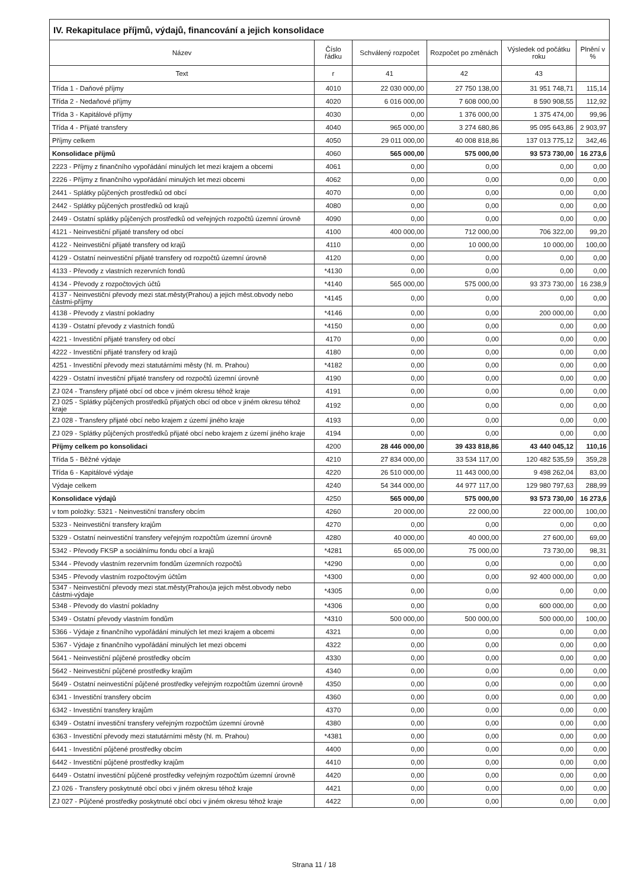| IV. Rekapitulace příjmů, výdajů, financování a jejich konsolidace | | | | | |
| --- | --- | --- | --- | --- | --- |
| Název | Číslo řádku | Schválený rozpočet | Rozpočet po změnách | Výsledek od počátku roku | Plnění v % |
| Text | r | 41 | 42 | 43 | |
| Třída 1 - Daňové příjmy | 4010 | 22 030 000,00 | 27 750 138,00 | 31 951 748,71 | 115,14 |
| Třída 2 - Nedaňové příjmy | 4020 | 6 016 000,00 | 7 608 000,00 | 8 590 908,55 | 112,92 |
| Třída 3 - Kapitálové příjmy | 4030 | 0,00 | 1 376 000,00 | 1 375 474,00 | 99,96 |
| Třída 4 - Přijaté transfery | 4040 | 965 000,00 | 3 274 680,86 | 95 095 643,86 | 2 903,97 |
| Příjmy celkem | 4050 | 29 011 000,00 | 40 008 818,86 | 137 013 775,12 | 342,46 |
| Konsolidace příjmů | 4060 | 565 000,00 | 575 000,00 | 93 573 730,00 | 16 273,6 |
| 2223 - Příjmy z finančního vypořádání minulých let mezi krajem a obcemi | 4061 | 0,00 | 0,00 | 0,00 | 0,00 |
| 2226 - Příjmy z finančního vypořádání minulých let mezi obcemi | 4062 | 0,00 | 0,00 | 0,00 | 0,00 |
| 2441 - Splátky půjčených prostředků od obcí | 4070 | 0,00 | 0,00 | 0,00 | 0,00 |
| 2442 - Splátky půjčených prostředků od krajů | 4080 | 0,00 | 0,00 | 0,00 | 0,00 |
| 2449 - Ostatní splátky půjčených prostředků od veřejných rozpočtů územní úrovně | 4090 | 0,00 | 0,00 | 0,00 | 0,00 |
| 4121 - Neinvestiční přijaté transfery od obcí | 4100 | 400 000,00 | 712 000,00 | 706 322,00 | 99,20 |
| 4122 - Neinvestiční přijaté transfery od krajů | 4110 | 0,00 | 10 000,00 | 10 000,00 | 100,00 |
| 4129 - Ostatní neinvestiční přijaté transfery od rozpočtů územní úrovně | 4120 | 0,00 | 0,00 | 0,00 | 0,00 |
| 4133 - Převody z vlastních rezervních fondů | *4130 | 0,00 | 0,00 | 0,00 | 0,00 |
| 4134 - Převody z rozpočtových účtů | *4140 | 565 000,00 | 575 000,00 | 93 373 730,00 | 16 238,9 |
| 4137 - Neinvestiční převody mezi stat.městy(Prahou) a jejich měst.obvody nebo částmi-příjmy | *4145 | 0,00 | 0,00 | 0,00 | 0,00 |
| 4138 - Převody z vlastní pokladny | *4146 | 0,00 | 0,00 | 200 000,00 | 0,00 |
| 4139 - Ostatní převody z vlastních fondů | *4150 | 0,00 | 0,00 | 0,00 | 0,00 |
| 4221 - Investiční přijaté transfery od obcí | 4170 | 0,00 | 0,00 | 0,00 | 0,00 |
| 4222 - Investiční přijaté transfery od krajů | 4180 | 0,00 | 0,00 | 0,00 | 0,00 |
| 4251 - Investiční převody mezi statutárními městy (hl. m. Prahou) | *4182 | 0,00 | 0,00 | 0,00 | 0,00 |
| 4229 - Ostatní investiční přijaté transfery od rozpočtů územní úrovně | 4190 | 0,00 | 0,00 | 0,00 | 0,00 |
| ZJ 024 - Transfery přijaté obcí od obce v jiném okresu téhož kraje | 4191 | 0,00 | 0,00 | 0,00 | 0,00 |
| ZJ 025 - Splátky půjčených prostředků přijatých obcí od obce v jiném okresu téhož kraje | 4192 | 0,00 | 0,00 | 0,00 | 0,00 |
| ZJ 028 - Transfery přijaté obcí nebo krajem z území jiného kraje | 4193 | 0,00 | 0,00 | 0,00 | 0,00 |
| ZJ 029 - Splátky půjčených prostředků přijaté obcí nebo krajem z území jiného kraje | 4194 | 0,00 | 0,00 | 0,00 | 0,00 |
| Příjmy celkem po konsolidaci | 4200 | 28 446 000,00 | 39 433 818,86 | 43 440 045,12 | 110,16 |
| Třída 5 - Běžné výdaje | 4210 | 27 834 000,00 | 33 534 117,00 | 120 482 535,59 | 359,28 |
| Třída 6 - Kapitálové výdaje | 4220 | 26 510 000,00 | 11 443 000,00 | 9 498 262,04 | 83,00 |
| Výdaje celkem | 4240 | 54 344 000,00 | 44 977 117,00 | 129 980 797,63 | 288,99 |
| Konsolidace výdajů | 4250 | 565 000,00 | 575 000,00 | 93 573 730,00 | 16 273,6 |
| v tom položky: 5321 - Neinvestiční transfery obcím | 4260 | 20 000,00 | 22 000,00 | 22 000,00 | 100,00 |
| 5323 - Neinvestiční transfery krajům | 4270 | 0,00 | 0,00 | 0,00 | 0,00 |
| 5329 - Ostatní neinvestiční transfery veřejným rozpočtům územní úrovně | 4280 | 40 000,00 | 40 000,00 | 27 600,00 | 69,00 |
| 5342 - Převody FKSP a sociálnímu fondu obcí a krajů | *4281 | 65 000,00 | 75 000,00 | 73 730,00 | 98,31 |
| 5344 - Převody vlastním rezervním fondům územních rozpočtů | *4290 | 0,00 | 0,00 | 0,00 | 0,00 |
| 5345 - Převody vlastním rozpočtovým účtům | *4300 | 0,00 | 0,00 | 92 400 000,00 | 0,00 |
| 5347 - Neinvestiční převody mezi stat.městy(Prahou)a jejich měst.obvody nebo částmi-výdaje | *4305 | 0,00 | 0,00 | 0,00 | 0,00 |
| 5348 - Převody do vlastní pokladny | *4306 | 0,00 | 0,00 | 600 000,00 | 0,00 |
| 5349 - Ostatní převody vlastním fondům | *4310 | 500 000,00 | 500 000,00 | 500 000,00 | 100,00 |
| 5366 - Výdaje z finančního vypořádání minulých let mezi krajem a obcemi | 4321 | 0,00 | 0,00 | 0,00 | 0,00 |
| 5367 - Výdaje z finančního vypořádání minulých let mezi obcemi | 4322 | 0,00 | 0,00 | 0,00 | 0,00 |
| 5641 - Neinvestiční půjčené prostředky obcím | 4330 | 0,00 | 0,00 | 0,00 | 0,00 |
| 5642 - Neinvestiční půjčené prostředky krajům | 4340 | 0,00 | 0,00 | 0,00 | 0,00 |
| 5649 - Ostatní neinvestiční půjčené prostředky veřejným rozpočtům územní úrovně | 4350 | 0,00 | 0,00 | 0,00 | 0,00 |
| 6341 - Investiční transfery obcím | 4360 | 0,00 | 0,00 | 0,00 | 0,00 |
| 6342 - Investiční transfery krajům | 4370 | 0,00 | 0,00 | 0,00 | 0,00 |
| 6349 - Ostatní investiční transfery veřejným rozpočtům územní úrovně | 4380 | 0,00 | 0,00 | 0,00 | 0,00 |
| 6363 - Investiční převody mezi statutárními městy (hl. m. Prahou) | *4381 | 0,00 | 0,00 | 0,00 | 0,00 |
| 6441 - Investiční půjčené prostředky obcím | 4400 | 0,00 | 0,00 | 0,00 | 0,00 |
| 6442 - Investiční půjčené prostředky krajům | 4410 | 0,00 | 0,00 | 0,00 | 0,00 |
| 6449 - Ostatní investiční půjčené prostředky veřejným rozpočtům územní úrovně | 4420 | 0,00 | 0,00 | 0,00 | 0,00 |
| ZJ 026 - Transfery poskytnuté obcí obci v jiném okresu téhož kraje | 4421 | 0,00 | 0,00 | 0,00 | 0,00 |
| ZJ 027 - Půjčené prostředky poskytnuté obcí obci v jiném okresu téhož kraje | 4422 | 0,00 | 0,00 | 0,00 | 0,00 |
Strana 11 / 18